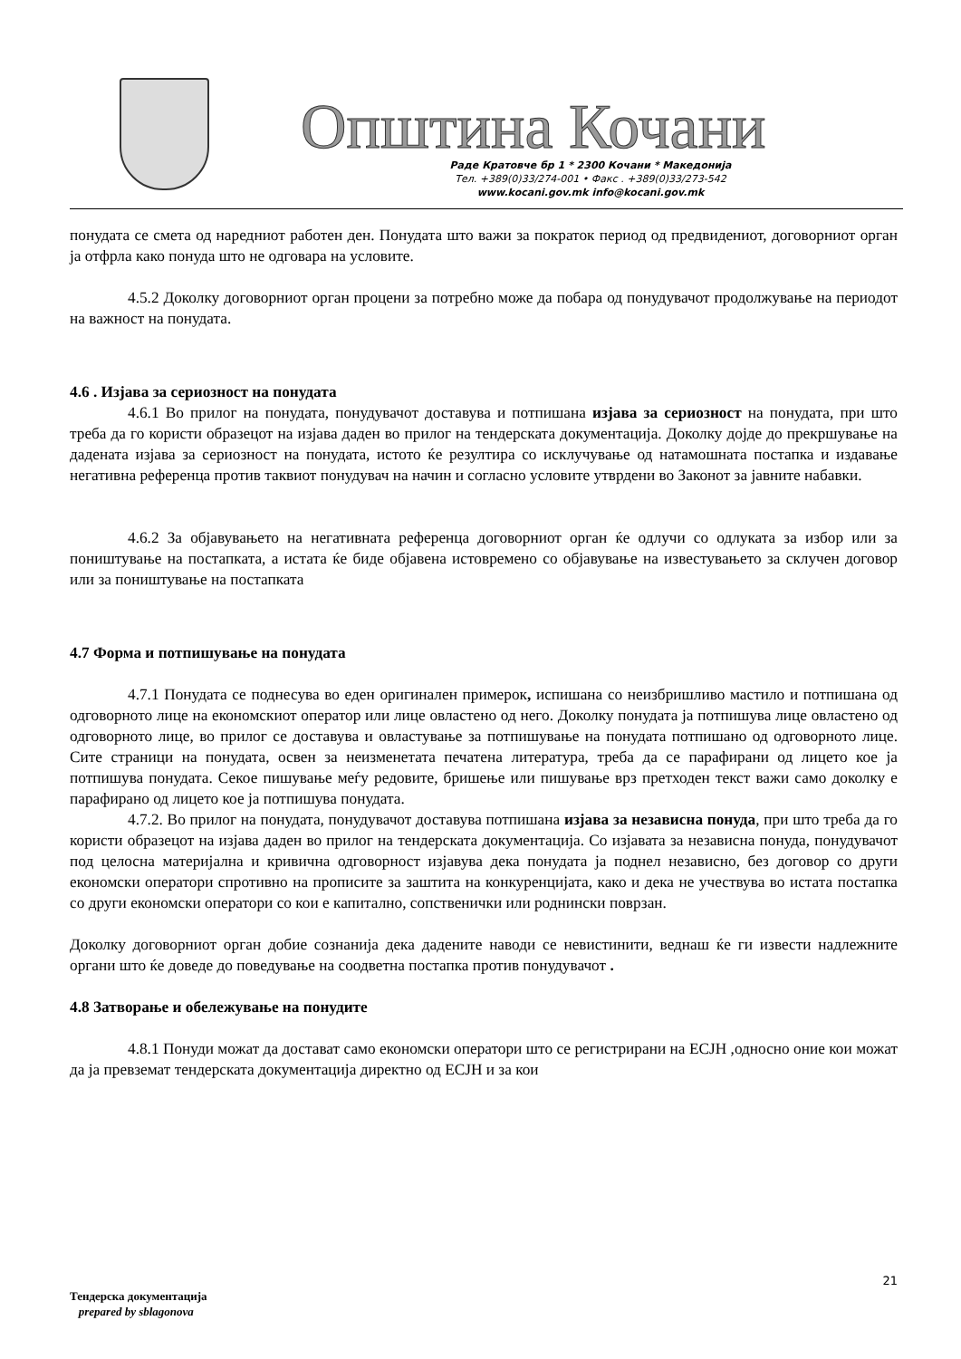Општина Кочани
Раде Кратовче бр 1 * 2300 Кочани * Македонија
Тел. +389(0)33/274-001 • Факс . +389(0)33/273-542
www.kocani.gov.mk info@kocani.gov.mk
понудата се смета од наредниот работен ден. Понудата што важи за пократок период од предвидениот, договорниот орган ја отфрла како понуда што не одговара на условите.
4.5.2 Доколку договорниот орган процени за потребно може да побара од понудувачот продолжување на периодот на важност на понудата.
4.6 . Изјава за сериозност на понудата
4.6.1 Во прилог на понудата, понудувачот доставува и потпишана изјава за сериозност на понудата, при што треба да го користи образецот на изјава даден во прилог на тендерската документација. Доколку дојде до прекршување на дадената изјава за сериозност на понудата, истото ќе резултира со исклучување од натамошната постапка и издавање негативна референца против таквиот понудувач на начин и согласно условите утврдени во Законот за јавните набавки.
4.6.2 За објавувањето на негативната референца договорниот орган ќе одлучи со одлуката за избор или за поништување на постапката, а истата ќе биде објавена истовремено со објавување на известувањето за склучен договор или за поништување на постапката
4.7 Форма и потпишување на понудата
4.7.1 Понудата се поднесува во еден оригинален примерок, испишана со неизбришливо мастило и потпишана од одговорното лице на економскиот оператор или лице овластено од него. Доколку понудата ја потпишува лице овластено од одговорното лице, во прилог се доставува и овластување за потпишување на понудата потпишано од одговорното лице. Сите страници на понудата, освен за неизменетата печатена литература, треба да се парафирани од лицето кое ја потпишува понудата. Секое пишување меѓу редовите, бришење или пишување врз претходен текст важи само доколку е парафирано од лицето кое ја потпишува понудата.
4.7.2. Во прилог на понудата, понудувачот доставува потпишана изјава за независна понуда, при што треба да го користи образецот на изјава даден во прилог на тендерската документација. Со изјавата за независна понуда, понудувачот под целосна материјална и кривична одговорност изјавува дека понудата ја поднел независно, без договор со други економски оператори спротивно на прописите за заштита на конкуренцијата, како и дека не учествува во истата постапка со други економски оператори со кои е капитално, сопственички или роднински поврзан.
Доколку договорниот орган добие сознанија дека дадените наводи се невистинити, веднаш ќе ги извести надлежните органи што ќе доведе до поведување на соодветна постапка против понудувачот .
4.8 Затворање и обележување на понудите
4.8.1 Понуди можат да достават само економски оператори што се регистрирани на ЕСЈН ,односно оние кои можат да ја превземат тендерската документација директно од ЕСЈН и за кои
21
Тендерска документација
prepared by sblagonova